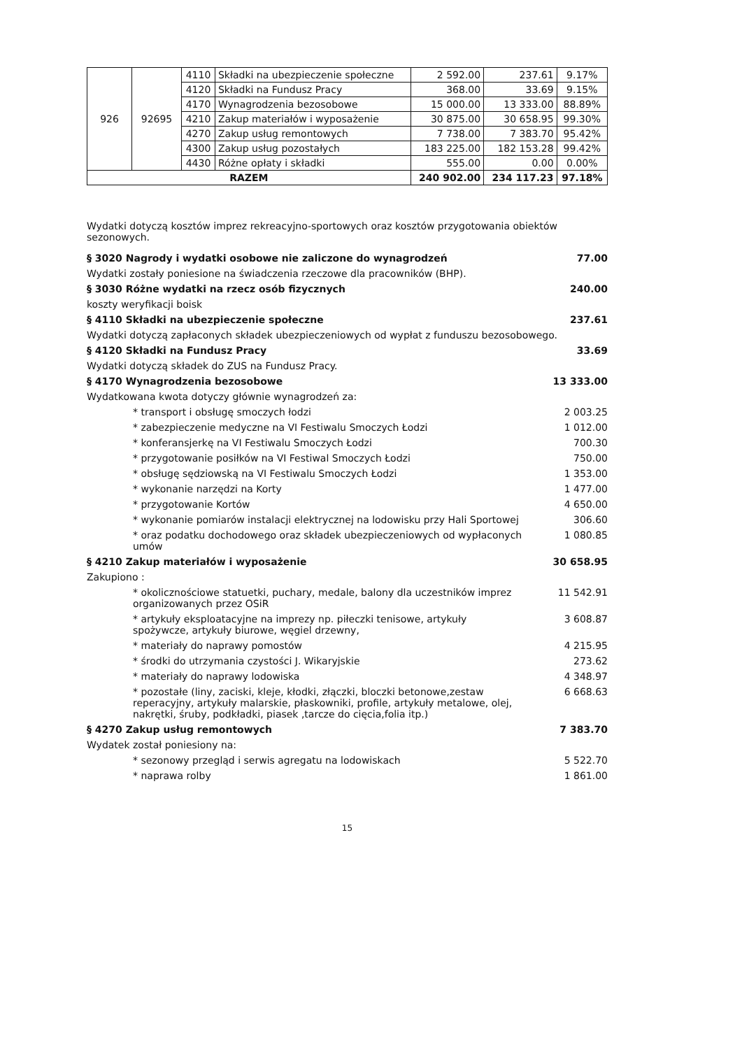| 926 | 92695 | 4110 | Składki na ubezpieczenie społeczne | 2 592.00 | 237.61 | 9.17% |
| | | 4120 | Składki na Fundusz Pracy | 368.00 | 33.69 | 9.15% |
| | | 4170 | Wynagrodzenia bezosobowe | 15 000.00 | 13 333.00 | 88.89% |
| | | 4210 | Zakup materiałów i wyposażenie | 30 875.00 | 30 658.95 | 99.30% |
| | | 4270 | Zakup usług remontowych | 7 738.00 | 7 383.70 | 95.42% |
| | | 4300 | Zakup usług pozostałych | 183 225.00 | 182 153.28 | 99.42% |
| | | 4430 | Różne opłaty i składki | 555.00 | 0.00 | 0.00% |
| RAZEM | | | | 240 902.00 | 234 117.23 | 97.18% |
Wydatki dotyczą kosztów imprez rekreacyjno-sportowych oraz kosztów przygotowania obiektów sezonowych.
§ 3020 Nagrody i wydatki osobowe nie zaliczone do wynagrodzeń 77.00
Wydatki zostały poniesione na świadczenia rzeczowe dla pracowników (BHP).
§ 3030 Różne wydatki na rzecz osób fizycznych 240.00
koszty weryfikacji boisk
§ 4110 Składki na ubezpieczenie społeczne 237.61
Wydatki dotyczą zapłaconych składek ubezpieczeniowych od wypłat z funduszu bezosobowego.
§ 4120 Składki na Fundusz Pracy 33.69
Wydatki dotyczą składek do ZUS na Fundusz Pracy.
§ 4170 Wynagrodzenia bezosobowe 13 333.00
Wydatkowana kwota dotyczy głównie wynagrodzeń za:
* transport i obsługę smoczych łodzi 2 003.25
* zabezpieczenie medyczne na VI Festiwalu Smoczych Łodzi 1 012.00
* konferansjerkę na VI Festiwalu Smoczych Łodzi 700.30
* przygotowanie posiłków na VI Festiwal Smoczych Łodzi 750.00
* obsługę sędziowską na VI Festiwalu Smoczych Łodzi 1 353.00
* wykonanie narzędzi na Korty 1 477.00
* przygotowanie Kortów 4 650.00
* wykonanie pomiarów instalacji elektrycznej na lodowisku przy Hali Sportowej 306.60
* oraz podatku dochodowego oraz składek ubezpieczeniowych od wypłaconych umów 1 080.85
§ 4210 Zakup materiałów i wyposażenie 30 658.95
Zakupiono :
* okolicznościowe statuetki, puchary, medale, balony dla uczestników imprez organizowanych przez OSiR 11 542.91
* artykuły eksploatacyjne na imprezy np. piłeczki tenisowe, artykuły spożywcze, artykuły biurowe, węgiel drzewny, 3 608.87
* materiały do naprawy pomostów 4 215.95
* środki do utrzymania czystości J. Wikaryjskie 273.62
* materiały do naprawy lodowiska 4 348.97
* pozostałe (liny, zaciski, kleje, kłodki, złączki, bloczki betonowe,zestaw reperacyjny, artykuły malarskie, płaskowniki, profile, artykuły metalowe, olej, nakrętki, śruby, podkładki, piasek ,tarcze do cięcia,folia itp.) 6 668.63
§ 4270 Zakup usług remontowych 7 383.70
Wydatek został poniesiony na:
* sezonowy przegląd i serwis agregatu na lodowiskach 5 522.70
* naprawa rolby 1 861.00
15